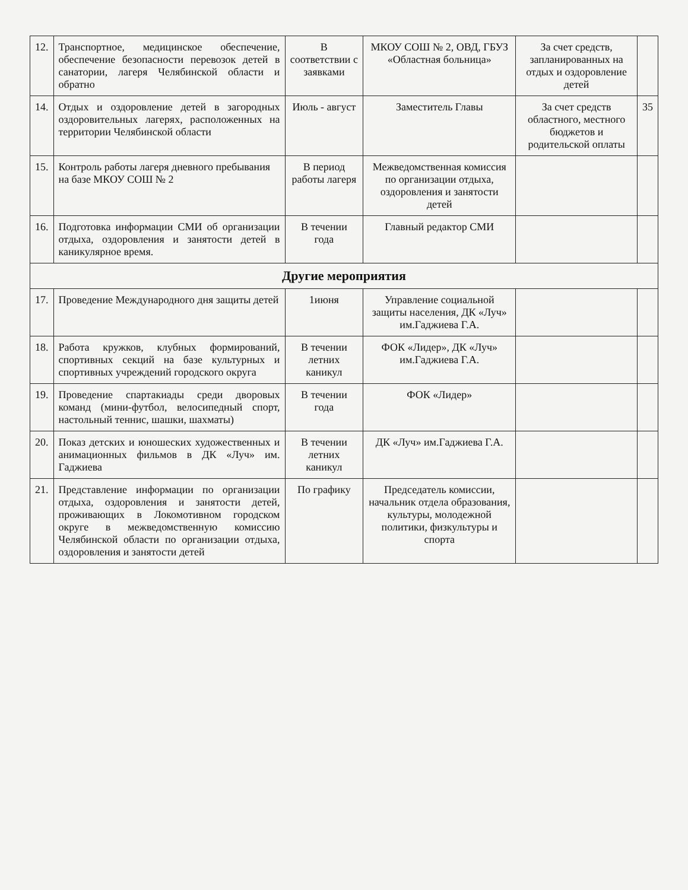| 12. | Транспортное, медицинское обеспечение, обеспечение безопасности перевозок детей в санатории, лагеря Челябинской области и обратно | В соответствии с заявками | МКОУ СОШ № 2, ОВД, ГБУЗ «Областная больница» | За счет средств, запланированных на отдых и оздоровление детей | |
| 14. | Отдых и оздоровление детей в загородных оздоровительных лагерях, расположенных на территории Челябинской области | Июль - август | Заместитель Главы | За счет средств областного, местного бюджетов и родительской оплаты | 35 |
| 15. | Контроль работы лагеря дневного пребывания на базе МКОУ СОШ № 2 | В период работы лагеря | Межведомственная комиссия по организации отдыха, оздоровления и занятости детей | | |
| 16. | Подготовка информации СМИ об организации отдыха, оздоровления и занятости детей в каникулярное время. | В течении года | Главный редактор СМИ | | |
| Другие мероприятия | | | | | |
| 17. | Проведение Международного дня защиты детей | 1июня | Управление социальной защиты населения, ДК «Луч» им.Гаджиева Г.А. | | |
| 18. | Работа кружков, клубных формирований, спортивных секций на базе культурных и спортивных учреждений городского округа | В течении летних каникул | ФОК «Лидер», ДК «Луч» им.Гаджиева Г.А. | | |
| 19. | Проведение спартакиады среди дворовых команд (мини-футбол, велосипедный спорт, настольный теннис, шашки, шахматы) | В течении года | ФОК «Лидер» | | |
| 20. | Показ детских и юношеских художественных и анимационных фильмов в ДК «Луч» им. Гаджиева | В течении летних каникул | ДК «Луч» им.Гаджиева Г.А. | | |
| 21. | Представление информации по организации отдыха, оздоровления и занятости детей, проживающих в Локомотивном городском округе в межведомственную комиссию Челябинской области по организации отдыха, оздоровления и занятости детей | По графику | Председатель комиссии, начальник отдела образования, культуры, молодежной политики, физкультуры и спорта | | |